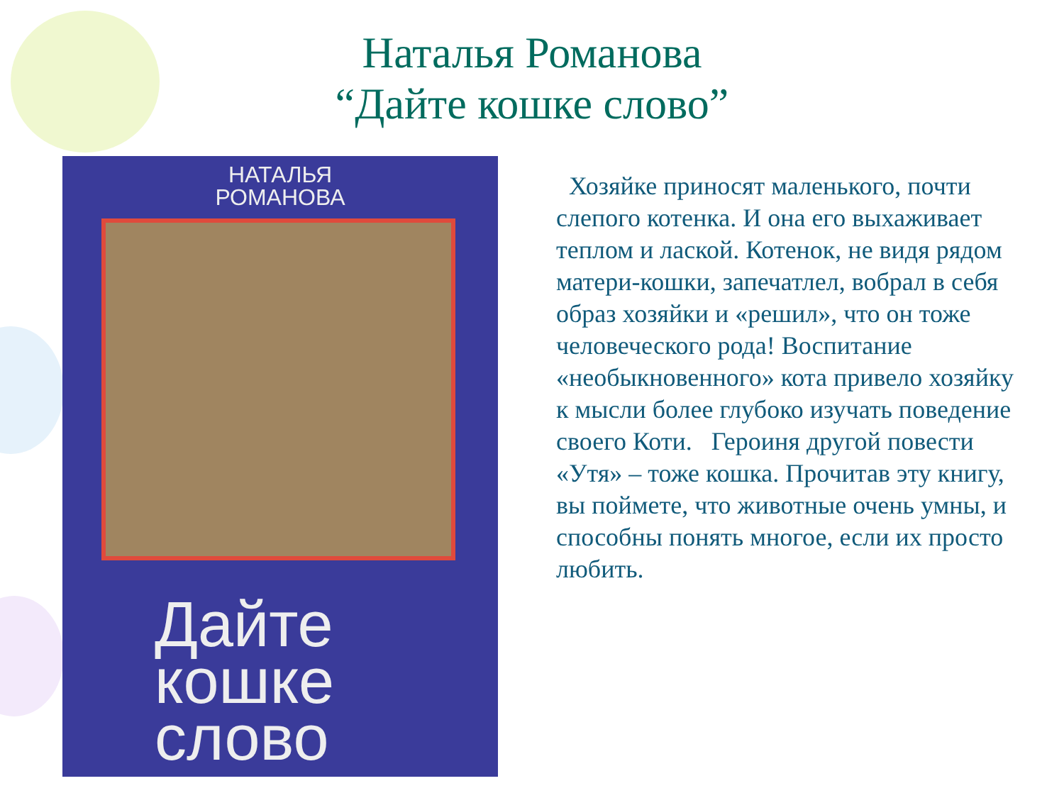Наталья Романова
“Дайте кошке слово”
НАТАЛЬЯ
РОМАНОВА
Дайте
кошке
слово
Хозяйке приносят маленького, почти слепого котенка. И она его выхаживает теплом и лаской. Котенок, не видя рядом матери-кошки, запечатлел, вобрал в себя образ хозяйки и «решил», что он тоже человеческого рода! Воспитание «необыкновенного» кота привело хозяйку к мысли более глубоко изучать поведение своего Коти. Героиня другой повести «Утя» – тоже кошка. Прочитав эту книгу, вы поймете, что животные очень умны, и способны понять многое, если их просто любить.